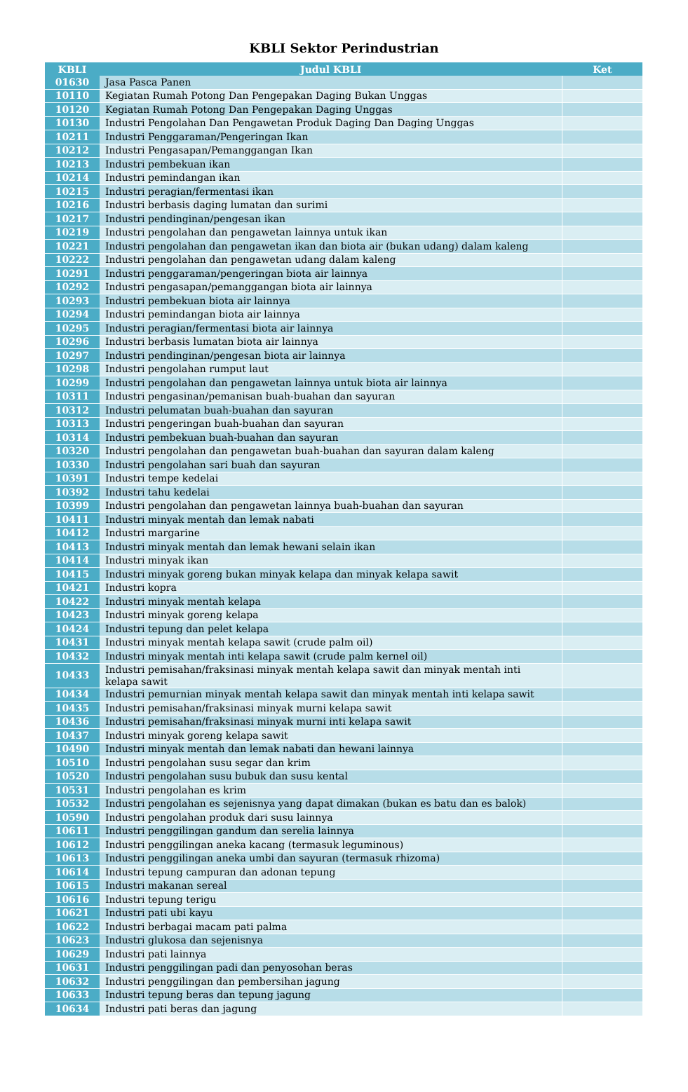KBLI Sektor Perindustrian
| KBLI | Judul KBLI | Ket |
| --- | --- | --- |
| 01630 | Jasa Pasca Panen | |
| 10110 | Kegiatan Rumah Potong Dan Pengepakan Daging Bukan Unggas | |
| 10120 | Kegiatan Rumah Potong Dan Pengepakan Daging Unggas | |
| 10130 | Industri Pengolahan Dan Pengawetan Produk Daging Dan Daging Unggas | |
| 10211 | Industri Penggaraman/Pengeringan Ikan | |
| 10212 | Industri Pengasapan/Pemanggangan Ikan | |
| 10213 | Industri pembekuan ikan | |
| 10214 | Industri pemindangan ikan | |
| 10215 | Industri peragian/fermentasi ikan | |
| 10216 | Industri berbasis daging lumatan dan surimi | |
| 10217 | Industri pendinginan/pengesan ikan | |
| 10219 | Industri pengolahan dan pengawetan lainnya untuk ikan | |
| 10221 | Industri pengolahan dan pengawetan ikan dan biota air (bukan udang) dalam kaleng | |
| 10222 | Industri pengolahan dan pengawetan udang dalam kaleng | |
| 10291 | Industri penggaraman/pengeringan biota air lainnya | |
| 10292 | Industri pengasapan/pemanggangan biota air lainnya | |
| 10293 | Industri pembekuan biota air lainnya | |
| 10294 | Industri pemindangan biota air lainnya | |
| 10295 | Industri peragian/fermentasi biota air lainnya | |
| 10296 | Industri berbasis lumatan biota air lainnya | |
| 10297 | Industri pendinginan/pengesan biota air lainnya | |
| 10298 | Industri pengolahan rumput laut | |
| 10299 | Industri pengolahan dan pengawetan lainnya untuk biota air lainnya | |
| 10311 | Industri pengasinan/pemanisan buah-buahan dan sayuran | |
| 10312 | Industri pelumatan buah-buahan dan sayuran | |
| 10313 | Industri pengeringan buah-buahan dan sayuran | |
| 10314 | Industri pembekuan buah-buahan dan sayuran | |
| 10320 | Industri pengolahan dan pengawetan buah-buahan dan sayuran dalam kaleng | |
| 10330 | Industri pengolahan sari buah dan sayuran | |
| 10391 | Industri tempe kedelai | |
| 10392 | Industri tahu kedelai | |
| 10399 | Industri pengolahan dan pengawetan lainnya buah-buahan dan sayuran | |
| 10411 | Industri minyak mentah dan lemak nabati | |
| 10412 | Industri margarine | |
| 10413 | Industri minyak mentah dan lemak hewani selain ikan | |
| 10414 | Industri minyak ikan | |
| 10415 | Industri minyak goreng bukan minyak kelapa dan minyak kelapa sawit | |
| 10421 | Industri kopra | |
| 10422 | Industri minyak mentah kelapa | |
| 10423 | Industri minyak goreng kelapa | |
| 10424 | Industri tepung dan pelet kelapa | |
| 10431 | Industri minyak mentah kelapa sawit (crude palm oil) | |
| 10432 | Industri minyak mentah inti kelapa sawit (crude palm kernel oil) | |
| 10433 | Industri pemisahan/fraksinasi minyak mentah kelapa sawit dan minyak mentah inti kelapa sawit | |
| 10434 | Industri pemurnian minyak mentah kelapa sawit dan minyak mentah inti kelapa sawit | |
| 10435 | Industri pemisahan/fraksinasi minyak murni kelapa sawit | |
| 10436 | Industri pemisahan/fraksinasi minyak murni inti kelapa sawit | |
| 10437 | Industri minyak goreng kelapa sawit | |
| 10490 | Industri minyak mentah dan lemak nabati dan hewani lainnya | |
| 10510 | Industri pengolahan susu segar dan krim | |
| 10520 | Industri pengolahan susu bubuk dan susu kental | |
| 10531 | Industri pengolahan es krim | |
| 10532 | Industri pengolahan es sejenisnya yang dapat dimakan (bukan es batu dan es balok) | |
| 10590 | Industri pengolahan produk dari susu lainnya | |
| 10611 | Industri penggilingan gandum dan serelia lainnya | |
| 10612 | Industri penggilingan aneka kacang (termasuk leguminous) | |
| 10613 | Industri penggilingan aneka umbi dan sayuran (termasuk rhizoma) | |
| 10614 | Industri tepung campuran dan adonan tepung | |
| 10615 | Industri makanan sereal | |
| 10616 | Industri tepung terigu | |
| 10621 | Industri pati ubi kayu | |
| 10622 | Industri berbagai macam pati palma | |
| 10623 | Industri glukosa dan sejenisnya | |
| 10629 | Industri pati lainnya | |
| 10631 | Industri penggilingan padi dan penyosohan beras | |
| 10632 | Industri penggilingan dan pembersihan jagung | |
| 10633 | Industri tepung beras dan tepung jagung | |
| 10634 | Industri pati beras dan jagung | |